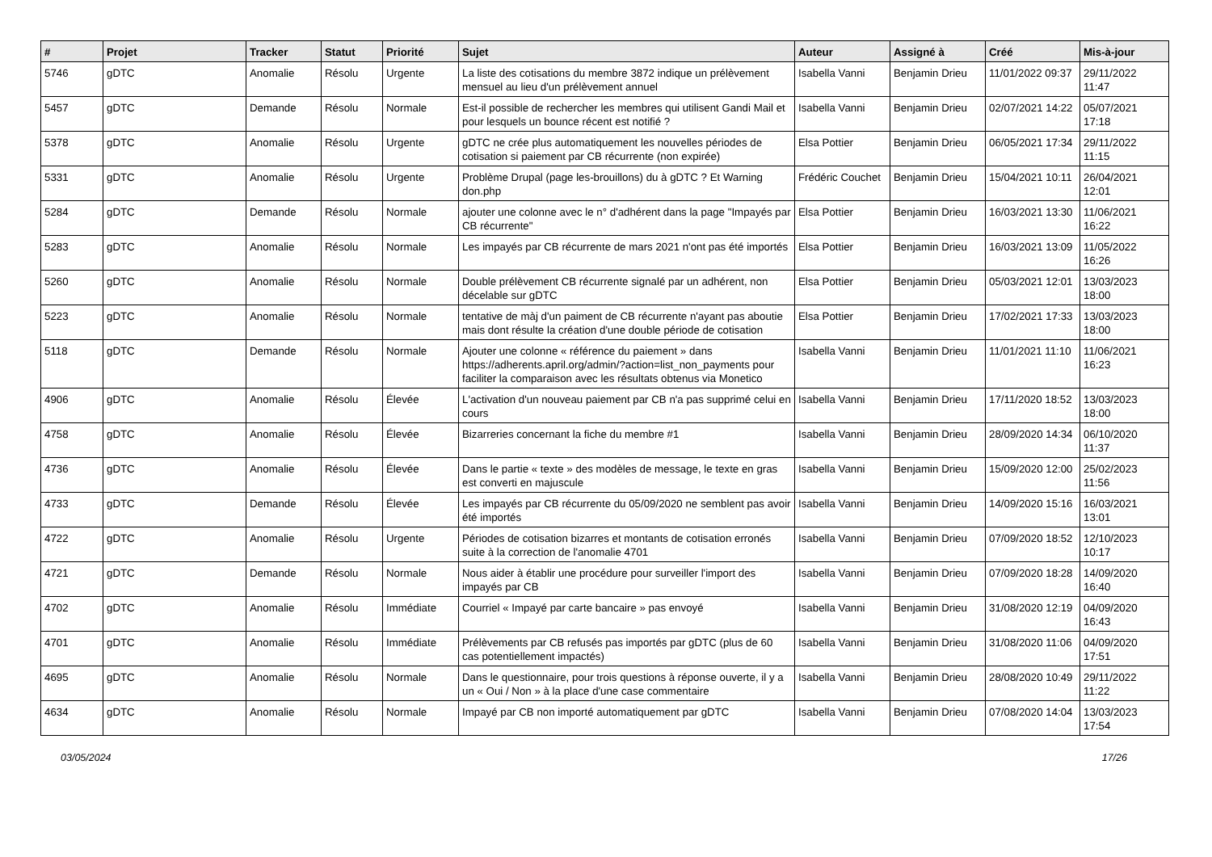| # | Projet | Tracker | Statut | Priorité | Sujet | Auteur | Assigné à | Créé | Mis-à-jour |
| --- | --- | --- | --- | --- | --- | --- | --- | --- | --- |
| 5746 | gDTC | Anomalie | Résolu | Urgente | La liste des cotisations du membre 3872 indique un prélèvement mensuel au lieu d'un prélèvement annuel | Isabella Vanni | Benjamin Drieu | 11/01/2022 09:37 | 29/11/2022 11:47 |
| 5457 | gDTC | Demande | Résolu | Normale | Est-il possible de rechercher les membres qui utilisent Gandi Mail et pour lesquels un bounce récent est notifié ? | Isabella Vanni | Benjamin Drieu | 02/07/2021 14:22 | 05/07/2021 17:18 |
| 5378 | gDTC | Anomalie | Résolu | Urgente | gDTC ne crée plus automatiquement les nouvelles périodes de cotisation si paiement par CB récurrente (non expirée) | Elsa Pottier | Benjamin Drieu | 06/05/2021 17:34 | 29/11/2022 11:15 |
| 5331 | gDTC | Anomalie | Résolu | Urgente | Problème Drupal (page les-brouillons) du à gDTC ? Et Warning don.php | Frédéric Couchet | Benjamin Drieu | 15/04/2021 10:11 | 26/04/2021 12:01 |
| 5284 | gDTC | Demande | Résolu | Normale | ajouter une colonne avec le n° d'adhérent dans la page "Impayés par CB récurrente" | Elsa Pottier | Benjamin Drieu | 16/03/2021 13:30 | 11/06/2021 16:22 |
| 5283 | gDTC | Anomalie | Résolu | Normale | Les impayés par CB récurrente de mars 2021 n'ont pas été importés | Elsa Pottier | Benjamin Drieu | 16/03/2021 13:09 | 11/05/2022 16:26 |
| 5260 | gDTC | Anomalie | Résolu | Normale | Double prélèvement CB récurrente signalé par un adhérent, non décelable sur gDTC | Elsa Pottier | Benjamin Drieu | 05/03/2021 12:01 | 13/03/2023 18:00 |
| 5223 | gDTC | Anomalie | Résolu | Normale | tentative de màj d'un paiment de CB récurrente n'ayant pas aboutie mais dont résulte la création d'une double période de cotisation | Elsa Pottier | Benjamin Drieu | 17/02/2021 17:33 | 13/03/2023 18:00 |
| 5118 | gDTC | Demande | Résolu | Normale | Ajouter une colonne « référence du paiement » dans https://adherents.april.org/admin/?action=list_non_payments pour faciliter la comparaison avec les résultats obtenus via Monetico | Isabella Vanni | Benjamin Drieu | 11/01/2021 11:10 | 11/06/2021 16:23 |
| 4906 | gDTC | Anomalie | Résolu | Élevée | L'activation d'un nouveau paiement par CB n'a pas supprimé celui en cours | Isabella Vanni | Benjamin Drieu | 17/11/2020 18:52 | 13/03/2023 18:00 |
| 4758 | gDTC | Anomalie | Résolu | Élevée | Bizarreries concernant la fiche du membre #1 | Isabella Vanni | Benjamin Drieu | 28/09/2020 14:34 | 06/10/2020 11:37 |
| 4736 | gDTC | Anomalie | Résolu | Élevée | Dans le partie « texte » des modèles de message, le texte en gras est converti en majuscule | Isabella Vanni | Benjamin Drieu | 15/09/2020 12:00 | 25/02/2023 11:56 |
| 4733 | gDTC | Demande | Résolu | Élevée | Les impayés par CB récurrente du 05/09/2020 ne semblent pas avoir été importés | Isabella Vanni | Benjamin Drieu | 14/09/2020 15:16 | 16/03/2021 13:01 |
| 4722 | gDTC | Anomalie | Résolu | Urgente | Périodes de cotisation bizarres et montants de cotisation erronés suite à la correction de l'anomalie 4701 | Isabella Vanni | Benjamin Drieu | 07/09/2020 18:52 | 12/10/2023 10:17 |
| 4721 | gDTC | Demande | Résolu | Normale | Nous aider à établir une procédure pour surveiller l'import des impayés par CB | Isabella Vanni | Benjamin Drieu | 07/09/2020 18:28 | 14/09/2020 16:40 |
| 4702 | gDTC | Anomalie | Résolu | Immédiate | Courriel « Impayé par carte bancaire » pas envoyé | Isabella Vanni | Benjamin Drieu | 31/08/2020 12:19 | 04/09/2020 16:43 |
| 4701 | gDTC | Anomalie | Résolu | Immédiate | Prélèvements par CB refusés pas importés par gDTC (plus de 60 cas potentiellement impactés) | Isabella Vanni | Benjamin Drieu | 31/08/2020 11:06 | 04/09/2020 17:51 |
| 4695 | gDTC | Anomalie | Résolu | Normale | Dans le questionnaire, pour trois questions à réponse ouverte, il y a un « Oui / Non » à la place d'une case commentaire | Isabella Vanni | Benjamin Drieu | 28/08/2020 10:49 | 29/11/2022 11:22 |
| 4634 | gDTC | Anomalie | Résolu | Normale | Impayé par CB non importé automatiquement par gDTC | Isabella Vanni | Benjamin Drieu | 07/08/2020 14:04 | 13/03/2023 17:54 |
03/05/2024 17/26